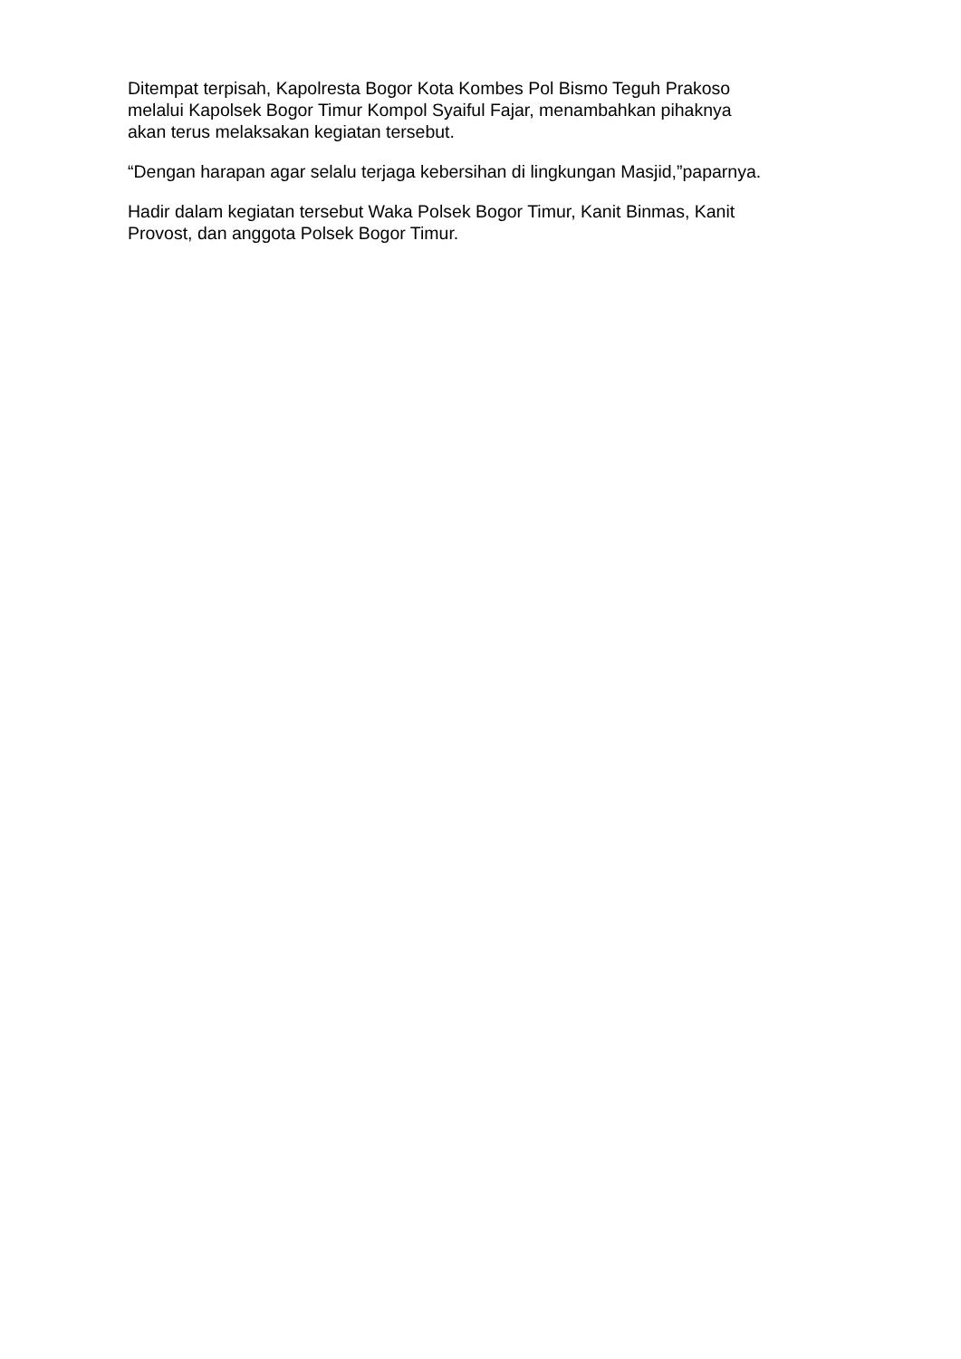Ditempat terpisah, Kapolresta Bogor Kota Kombes Pol Bismo Teguh Prakoso
melalui Kapolsek Bogor Timur Kompol Syaiful Fajar, menambahkan pihaknya
akan terus melaksakan kegiatan tersebut.
“Dengan harapan agar selalu terjaga kebersihan di lingkungan Masjid,”paparnya.
Hadir dalam kegiatan tersebut Waka Polsek Bogor Timur, Kanit Binmas, Kanit
Provost, dan anggota Polsek Bogor Timur.